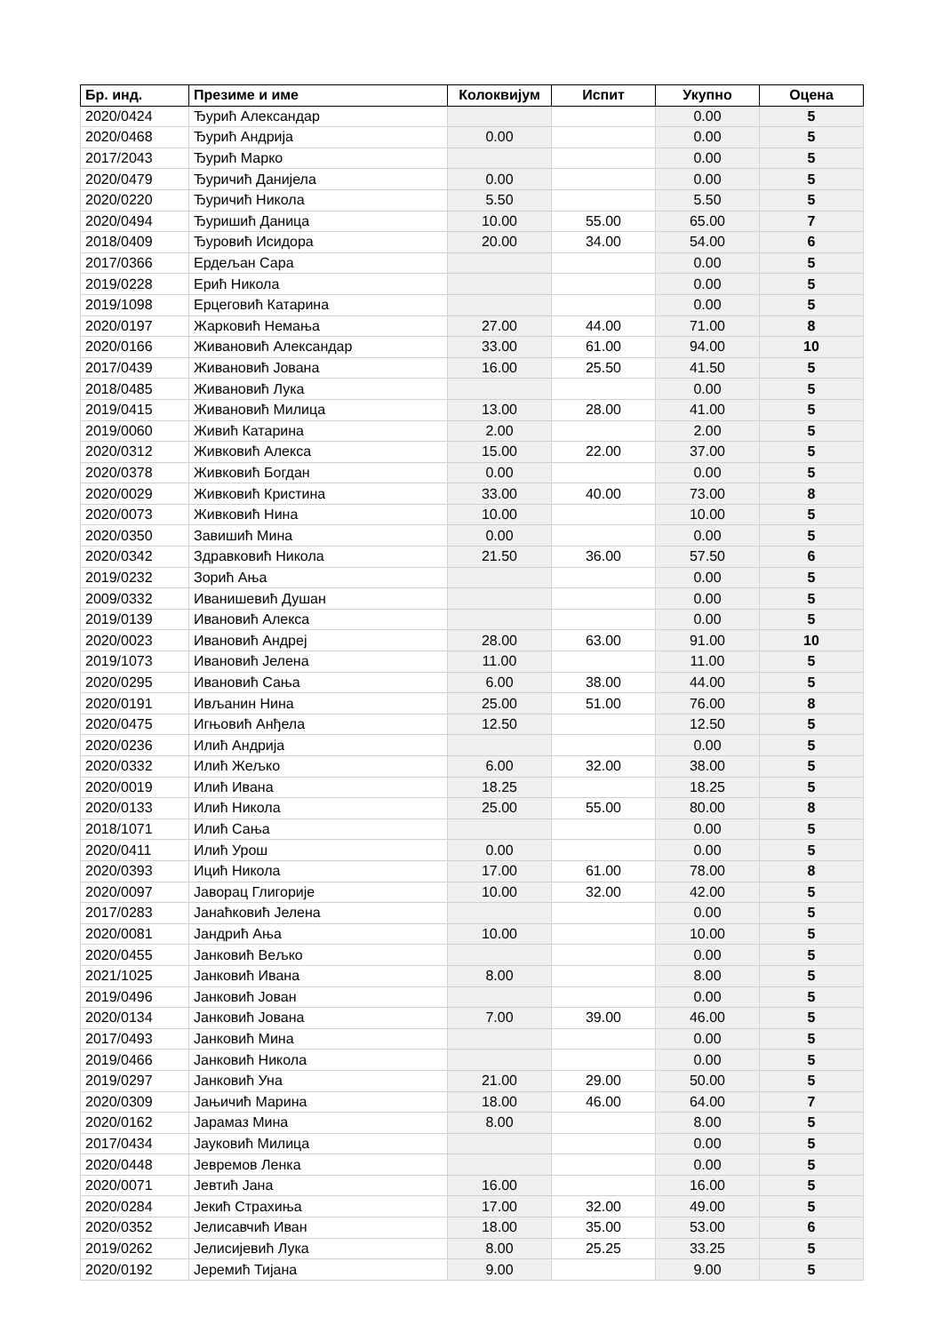| Бр. инд. | Презиме и име | Колоквијум | Испит | Укупно | Оцена |
| --- | --- | --- | --- | --- | --- |
| 2020/0424 | Ђурић Александар | | | 0.00 | 5 |
| 2020/0468 | Ђурић Андрија | 0.00 | | 0.00 | 5 |
| 2017/2043 | Ђурић Марко | | | 0.00 | 5 |
| 2020/0479 | Ђуричић Данијела | 0.00 | | 0.00 | 5 |
| 2020/0220 | Ђуричић Никола | 5.50 | | 5.50 | 5 |
| 2020/0494 | Ђуришић Даница | 10.00 | 55.00 | 65.00 | 7 |
| 2018/0409 | Ђуровић Исидора | 20.00 | 34.00 | 54.00 | 6 |
| 2017/0366 | Ердељан Сара | | | 0.00 | 5 |
| 2019/0228 | Ерић Никола | | | 0.00 | 5 |
| 2019/1098 | Ерцеговић Катарина | | | 0.00 | 5 |
| 2020/0197 | Жарковић Немања | 27.00 | 44.00 | 71.00 | 8 |
| 2020/0166 | Живановић Александар | 33.00 | 61.00 | 94.00 | 10 |
| 2017/0439 | Живановић Јована | 16.00 | 25.50 | 41.50 | 5 |
| 2018/0485 | Живановић Лука | | | 0.00 | 5 |
| 2019/0415 | Живановић Милица | 13.00 | 28.00 | 41.00 | 5 |
| 2019/0060 | Живић Катарина | 2.00 | | 2.00 | 5 |
| 2020/0312 | Живковић Алекса | 15.00 | 22.00 | 37.00 | 5 |
| 2020/0378 | Живковић Богдан | 0.00 | | 0.00 | 5 |
| 2020/0029 | Живковић Кристина | 33.00 | 40.00 | 73.00 | 8 |
| 2020/0073 | Живковић Нина | 10.00 | | 10.00 | 5 |
| 2020/0350 | Завишић Мина | 0.00 | | 0.00 | 5 |
| 2020/0342 | Здравковић Никола | 21.50 | 36.00 | 57.50 | 6 |
| 2019/0232 | Зорић Ања | | | 0.00 | 5 |
| 2009/0332 | Иванишевић Душан | | | 0.00 | 5 |
| 2019/0139 | Ивановић Алекса | | | 0.00 | 5 |
| 2020/0023 | Ивановић Андреј | 28.00 | 63.00 | 91.00 | 10 |
| 2019/1073 | Ивановић Јелена | 11.00 | | 11.00 | 5 |
| 2020/0295 | Ивановић Сања | 6.00 | 38.00 | 44.00 | 5 |
| 2020/0191 | Ивљанин Нина | 25.00 | 51.00 | 76.00 | 8 |
| 2020/0475 | Игњовић Анђела | 12.50 | | 12.50 | 5 |
| 2020/0236 | Илић Андрија | | | 0.00 | 5 |
| 2020/0332 | Илић Жељко | 6.00 | 32.00 | 38.00 | 5 |
| 2020/0019 | Илић Ивана | 18.25 | | 18.25 | 5 |
| 2020/0133 | Илић Никола | 25.00 | 55.00 | 80.00 | 8 |
| 2018/1071 | Илић Сања | | | 0.00 | 5 |
| 2020/0411 | Илић Урош | 0.00 | | 0.00 | 5 |
| 2020/0393 | Ицић Никола | 17.00 | 61.00 | 78.00 | 8 |
| 2020/0097 | Јаворац Глигорије | 10.00 | 32.00 | 42.00 | 5 |
| 2017/0283 | Јанаћковић Јелена | | | 0.00 | 5 |
| 2020/0081 | Јандрић Ања | 10.00 | | 10.00 | 5 |
| 2020/0455 | Јанковић Вељко | | | 0.00 | 5 |
| 2021/1025 | Јанковић Ивана | 8.00 | | 8.00 | 5 |
| 2019/0496 | Јанковић Јован | | | 0.00 | 5 |
| 2020/0134 | Јанковић Јована | 7.00 | 39.00 | 46.00 | 5 |
| 2017/0493 | Јанковић Мина | | | 0.00 | 5 |
| 2019/0466 | Јанковић Никола | | | 0.00 | 5 |
| 2019/0297 | Јанковић Уна | 21.00 | 29.00 | 50.00 | 5 |
| 2020/0309 | Јањичић Марина | 18.00 | 46.00 | 64.00 | 7 |
| 2020/0162 | Јарамаз Мина | 8.00 | | 8.00 | 5 |
| 2017/0434 | Јауковић Милица | | | 0.00 | 5 |
| 2020/0448 | Јевремов Ленка | | | 0.00 | 5 |
| 2020/0071 | Јевтић Јана | 16.00 | | 16.00 | 5 |
| 2020/0284 | Јекић Страхиња | 17.00 | 32.00 | 49.00 | 5 |
| 2020/0352 | Јелисавчић Иван | 18.00 | 35.00 | 53.00 | 6 |
| 2019/0262 | Јелисијевић Лука | 8.00 | 25.25 | 33.25 | 5 |
| 2020/0192 | Јеремић Тијана | 9.00 | | 9.00 | 5 |